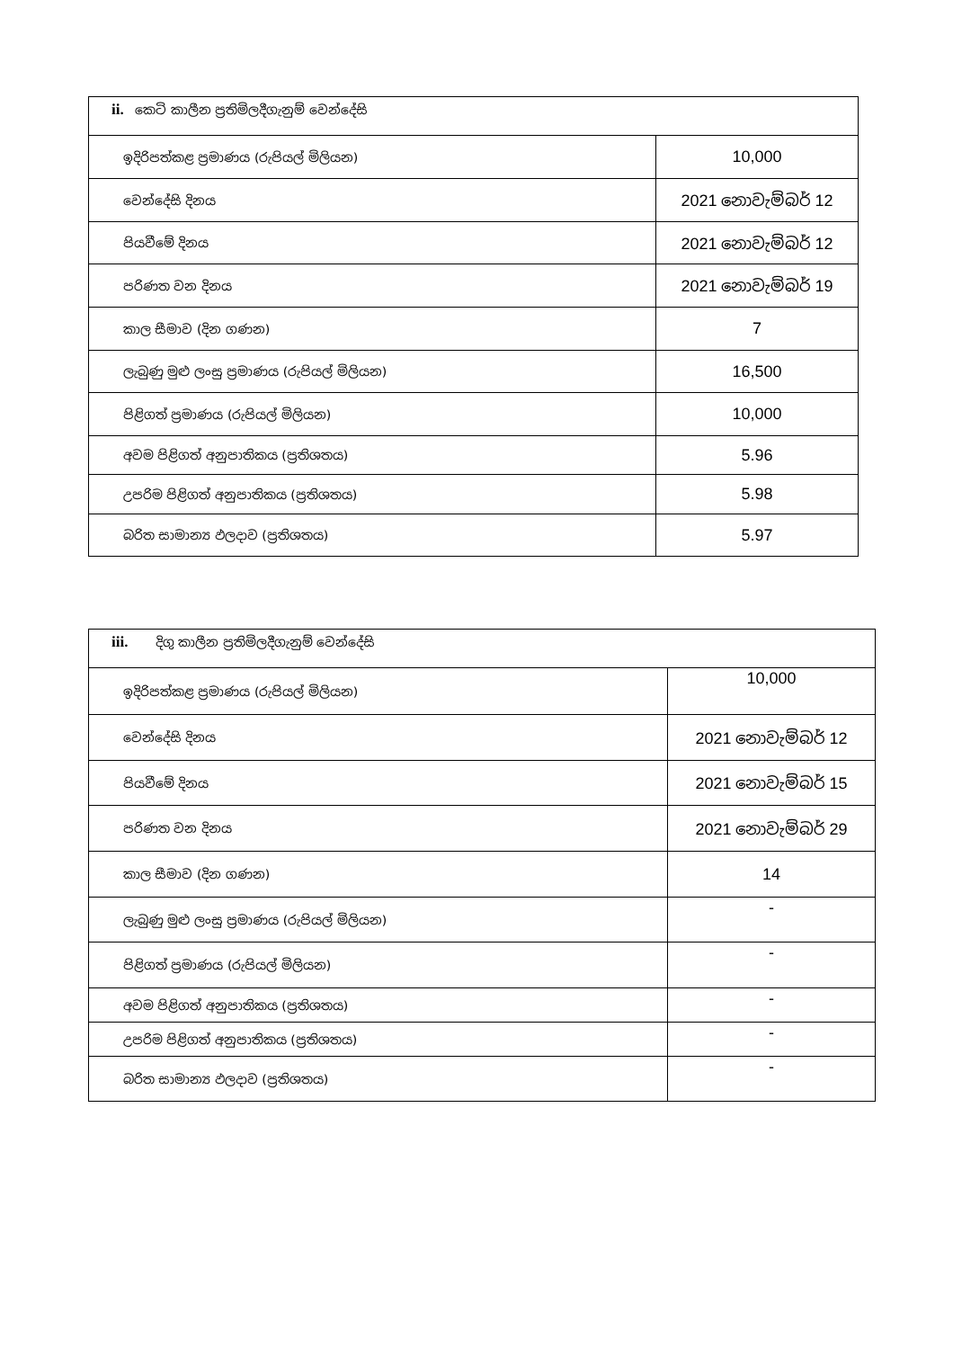| ii. කෙටි කාලීන ප්‍රතිමිලදීගැනුම් වෙන්දේසි | |
| --- | --- |
| ඉදිරිපත්කළ ප්‍රමාණය (රුපියල් මිලියන) | 10,000 |
| වෙන්දේසි දිනය | 2021 නොවැම්බර් 12 |
| පියවීමේ දිනය | 2021 නොවැම්බර් 12 |
| පරිණත වන දිනය | 2021 නොවැම්බර් 19 |
| කාල සීමාව (දින ගණන) | 7 |
| ලැබුණු මුළු ලංසු ප්‍රමාණය (රුපියල් මිලියන) | 16,500 |
| පිළිගත් ප්‍රමාණය (රුපියල් මිලියන) | 10,000 |
| අවම පිළිගත් අනුපාතිකය (ප්‍රතිශතය) | 5.96 |
| උපරිම පිළිගත් අනුපාතිකය (ප්‍රතිශතය) | 5.98 |
| බරිත සාමාන්‍ය ඵලදාව (ප්‍රතිශතය) | 5.97 |
| iii. දිගු කාලීන ප්‍රතිමිලදීගැනුම් වෙන්දේසි | |
| --- | --- |
| ඉදිරිපත්කළ ප්‍රමාණය (රුපියල් මිලියන) | 10,000 |
| වෙන්දේසි දිනය | 2021 නොවැම්බර් 12 |
| පියවීමේ දිනය | 2021 නොවැම්බර් 15 |
| පරිණත වන දිනය | 2021 නොවැම්බර් 29 |
| කාල සීමාව (දින ගණන) | 14 |
| ලැබුණු මුළු ලංසු ප්‍රමාණය (රුපියල් මිලියන) | - |
| පිළිගත් ප්‍රමාණය (රුපියල් මිලියන) | - |
| අවම පිළිගත් අනුපාතිකය (ප්‍රතිශතය) | - |
| උපරිම පිළිගත් අනුපාතිකය (ප්‍රතිශතය) | - |
| බරිත සාමාන්‍ය ඵලදාව (ප්‍රතිශතය) | - |